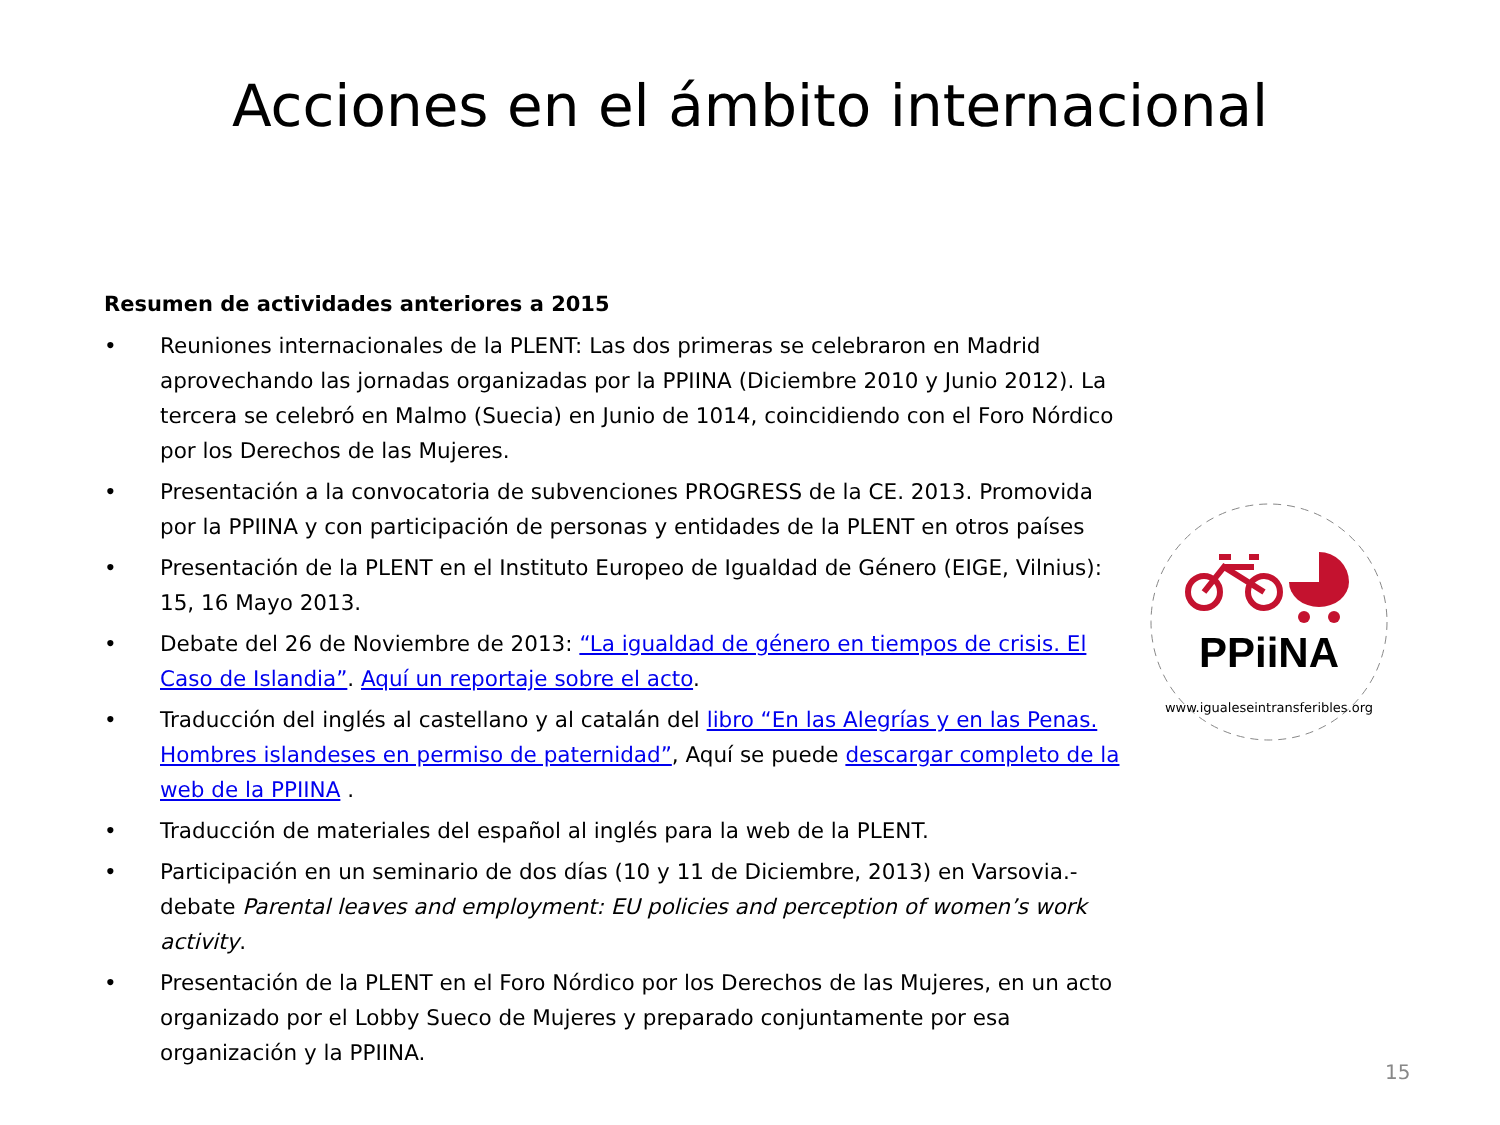Acciones en el ámbito internacional
Resumen de actividades anteriores a 2015
• Reuniones internacionales de la PLENT: Las dos primeras se celebraron en Madrid aprovechando las jornadas organizadas por la PPIINA (Diciembre 2010 y Junio 2012). La tercera se celebró en Malmo (Suecia) en Junio de 1014, coincidiendo con el Foro Nórdico por los Derechos de las Mujeres.
• Presentación a la convocatoria de subvenciones PROGRESS de la CE. 2013. Promovida por la PPIINA y con participación de personas y entidades de la PLENT en otros países
• Presentación de la PLENT en el Instituto Europeo de Igualdad de Género (EIGE, Vilnius): 15, 16 Mayo 2013.
• Debate del 26 de Noviembre de 2013: “La igualdad de género en tiempos de crisis. El Caso de Islandia”. Aquí un reportaje sobre el acto.
• Traducción del inglés al castellano y al catalán del libro “En las Alegrías y en las Penas. Hombres islandeses en permiso de paternidad”, Aquí se puede descargar completo de la web de la PPIINA .
• Traducción de materiales del español al inglés para la web de la PLENT.
• Participación en un seminario de dos días (10 y 11 de Diciembre, 2013) en Varsovia.- debate Parental leaves and employment: EU policies and perception of women’s work activity.
• Presentación de la PLENT en el Foro Nórdico por los Derechos de las Mujeres, en un acto organizado por el Lobby Sueco de Mujeres y preparado conjuntamente por esa organización y la PPIINA.
PPiiNA
www.igualeseintransferibles.org
15